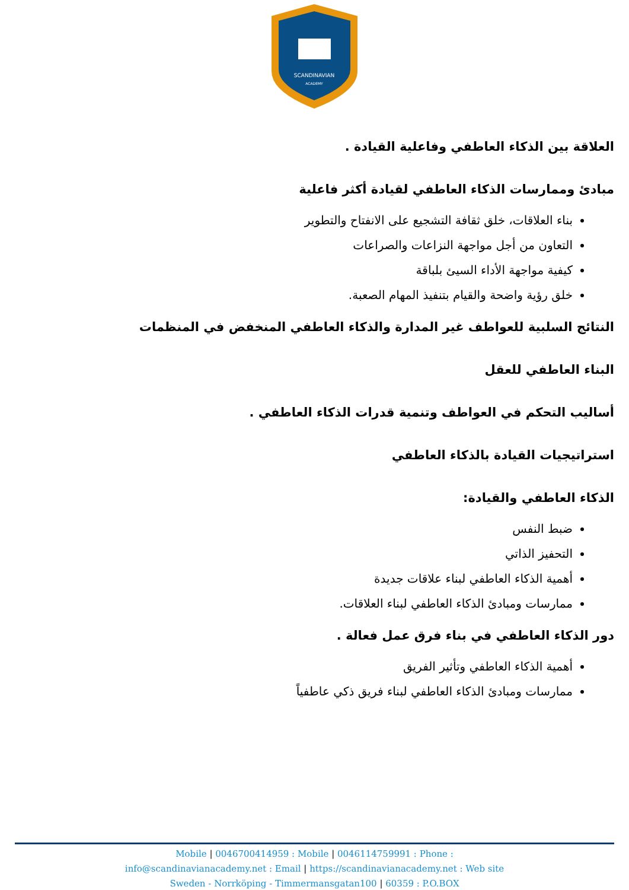SCANDINAVIAN
ACADEMY
العلاقة بين الذكاء العاطفي وفاعلية القيادة .
مبادئ وممارسات الذكاء العاطفي لقيادة أكثر فاعلية
بناء العلاقات، خلق ثقافة التشجيع على الانفتاح والتطوير
التعاون من أجل مواجهة النزاعات والصراعات
كيفية مواجهة الأداء السيئ بلباقة
خلق رؤية واضحة والقيام بتنفيذ المهام الصعبة.
النتائج السلبية للعواطف غير المدارة والذكاء العاطفي المنخفض في المنظمات
البناء العاطفي للعقل
أساليب التحكم في العواطف وتنمية قدرات الذكاء العاطفي .
استراتيجيات القيادة بالذكاء العاطفي
الذكاء العاطفي والقيادة:
ضبط النفس
التحفيز الذاتي
أهمية الذكاء العاطفي لبناء علاقات جديدة
ممارسات ومبادئ الذكاء العاطفي لبناء العلاقات.
دور الذكاء العاطفي في بناء فرق عمل فعالة .
أهمية الذكاء العاطفي وتأثير الفريق
ممارسات ومبادئ الذكاء العاطفي لبناء فريق ذكي عاطفياً
Mobile | 0046700414959 : Mobile | 0046114759991 : Phone :
info@scandinavianacademy.net : Email | https://scandinavianacademy.net : Web site
Sweden - Norrköping - Timmermansgatan100 | 60359 : P.O.BOX